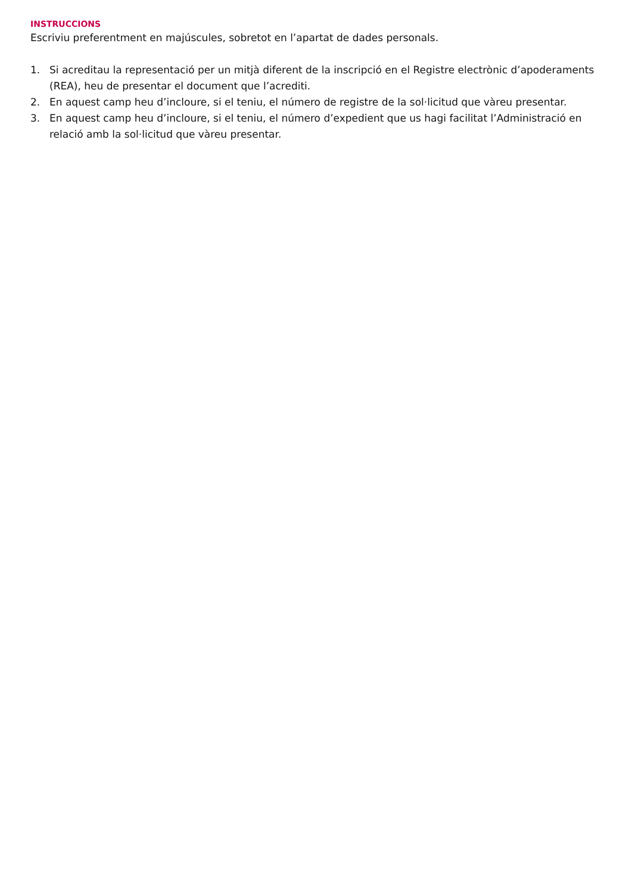INSTRUCCIONS
Escriviu preferentment en majúscules, sobretot en l’apartat de dades personals.
1. Si acreditau la representació per un mitjà diferent de la inscripció en el Registre electrònic d’apoderaments (REA), heu de presentar el document que l’acrediti.
2. En aquest camp heu d’incloure, si el teniu, el número de registre de la sol·licitud que vàreu presentar.
3. En aquest camp heu d’incloure, si el teniu, el número d’expedient que us hagi facilitat l’Administració en relació amb la sol·licitud que vàreu presentar.